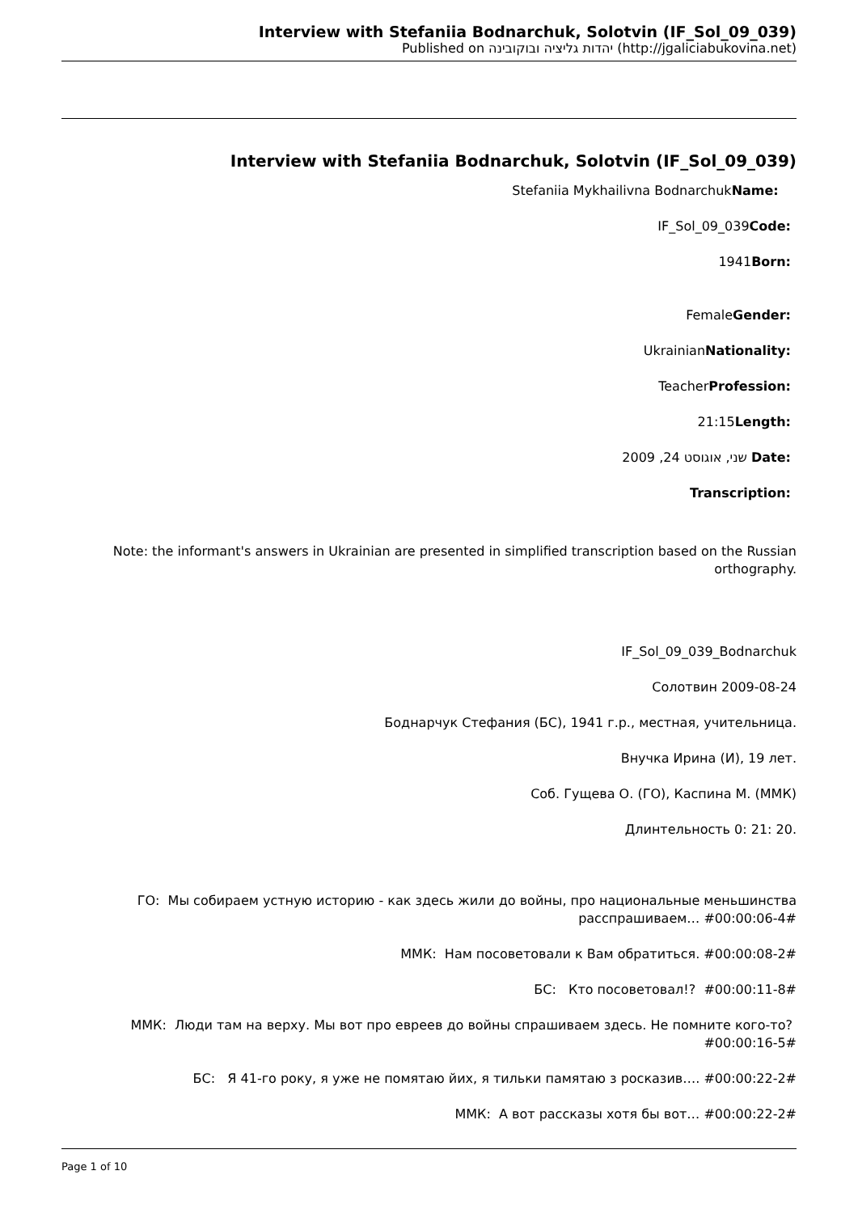Interview with Stefaniia Bodnarchuk, Solotvin (IF_Sol_09_039)
Published on יהדות גליציה ובוקובינה (http://jgaliciabukovina.net)
Interview with Stefaniia Bodnarchuk, Solotvin (IF_Sol_09_039)
Stefaniia Mykhailivna BodnarchukName:
IF_Sol_09_039Code:
1941Born:
FemaleGender:
UkrainianNationality:
TeacherProfession:
21:15Length:
שני, אוגוסט 24, 2009 Date:
Transcription:
Note: the informant's answers in Ukrainian are presented in simplified transcription based on the Russian orthography.
IF_Sol_09_039_Bodnarchuk
Солотвин 2009-08-24
Боднарчук Стефания (БС), 1941 г.р., местная, учительница.
Внучка Ирина (И), 19 лет.
Соб. Гущева О. (ГО), Каспина М. (ММК)
Длинтельность 0: 21: 20.
ГО: Мы собираем устную историю - как здесь жили до войны, про национальные меньшинства расспрашиваем… #00:00:06-4#
ММК: Нам посоветовали к Вам обратиться. #00:00:08-2#
БС: Кто посоветовал!? #00:00:11-8#
ММК: Люди там на верху. Мы вот про евреев до войны спрашиваем здесь. Не помните кого-то? #00:00:16-5#
БС: Я 41-го року, я уже не помятаю йих, я тильки памятаю з росказив…. #00:00:22-2#
ММК: А вот рассказы хотя бы вот… #00:00:22-2#
Page 1 of 10